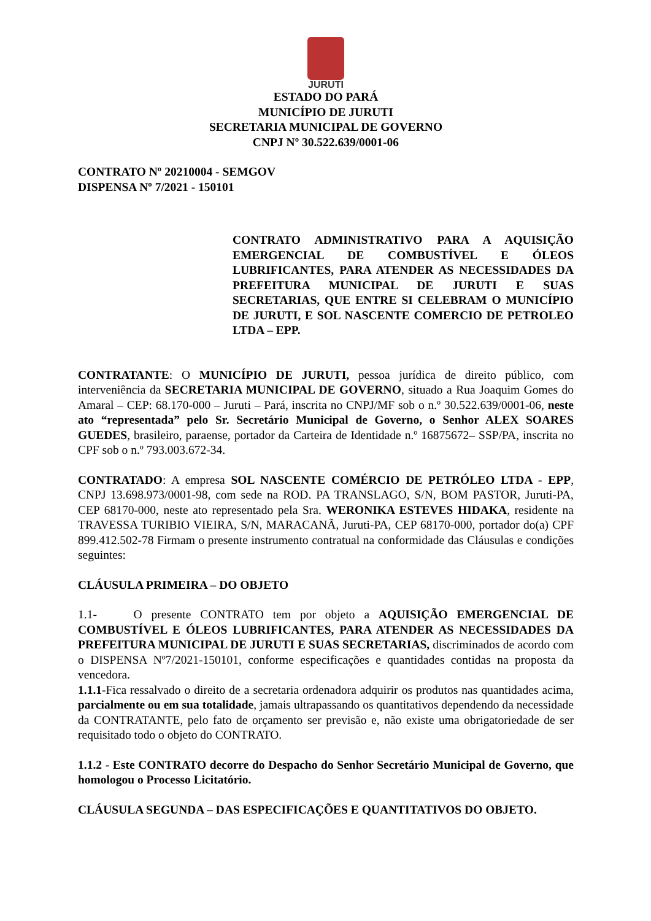JURUTI
ESTADO DO PARÁ
MUNICÍPIO DE JURUTI
SECRETARIA MUNICIPAL DE GOVERNO
CNPJ Nº 30.522.639/0001-06
CONTRATO Nº 20210004 - SEMGOV
DISPENSA Nº 7/2021 - 150101
CONTRATO ADMINISTRATIVO PARA A AQUISIÇÃO EMERGENCIAL DE COMBUSTÍVEL E ÓLEOS LUBRIFICANTES, PARA ATENDER AS NECESSIDADES DA PREFEITURA MUNICIPAL DE JURUTI E SUAS SECRETARIAS, QUE ENTRE SI CELEBRAM O MUNICÍPIO DE JURUTI, E SOL NASCENTE COMERCIO DE PETROLEO LTDA – EPP.
CONTRATANTE: O MUNICÍPIO DE JURUTI, pessoa jurídica de direito público, com interveniência da SECRETARIA MUNICIPAL DE GOVERNO, situado a Rua Joaquim Gomes do Amaral – CEP: 68.170-000 – Juruti – Pará, inscrita no CNPJ/MF sob o n.º 30.522.639/0001-06, neste ato “representada” pelo Sr. Secretário Municipal de Governo, o Senhor ALEX SOARES GUEDES, brasileiro, paraense, portador da Carteira de Identidade n.º 16875672– SSP/PA, inscrita no CPF sob o n.º 793.003.672-34.
CONTRATADO: A empresa SOL NASCENTE COMÉRCIO DE PETRÓLEO LTDA - EPP, CNPJ 13.698.973/0001-98, com sede na ROD. PA TRANSLAGO, S/N, BOM PASTOR, Juruti-PA, CEP 68170-000, neste ato representado pela Sra. WERONIKA ESTEVES HIDAKA, residente na TRAVESSA TURIBIO VIEIRA, S/N, MARACANÃ, Juruti-PA, CEP 68170-000, portador do(a) CPF 899.412.502-78 Firmam o presente instrumento contratual na conformidade das Cláusulas e condições seguintes:
CLÁUSULA PRIMEIRA – DO OBJETO
1.1- O presente CONTRATO tem por objeto a AQUISIÇÃO EMERGENCIAL DE COMBUSTÍVEL E ÓLEOS LUBRIFICANTES, PARA ATENDER AS NECESSIDADES DA PREFEITURA MUNICIPAL DE JURUTI E SUAS SECRETARIAS, discriminados de acordo com o DISPENSA Nº7/2021-150101, conforme especificações e quantidades contidas na proposta da vencedora.
1.1.1-Fica ressalvado o direito de a secretaria ordenadora adquirir os produtos nas quantidades acima, parcialmente ou em sua totalidade, jamais ultrapassando os quantitativos dependendo da necessidade da CONTRATANTE, pelo fato de orçamento ser previsão e, não existe uma obrigatoriedade de ser requisitado todo o objeto do CONTRATO.
1.1.2 - Este CONTRATO decorre do Despacho do Senhor Secretário Municipal de Governo, que homologou o Processo Licitatório.
CLÁUSULA SEGUNDA – DAS ESPECIFICAÇÕES E QUANTITATIVOS DO OBJETO.